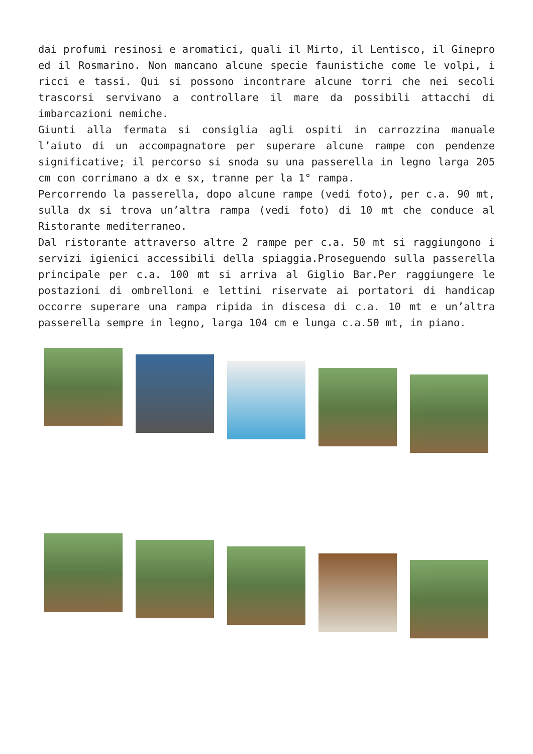dai profumi resinosi e aromatici, quali il Mirto, il Lentisco, il Ginepro ed il Rosmarino. Non mancano alcune specie faunistiche come le volpi, i ricci e tassi. Qui si possono incontrare alcune torri che nei secoli trascorsi servivano a controllare il mare da possibili attacchi di imbarcazioni nemiche.
Giunti alla fermata si consiglia agli ospiti in carrozzina manuale l’aiuto di un accompagnatore per superare alcune rampe con pendenze significative; il percorso si snoda su una passerella in legno larga 205 cm con corrimano a dx e sx, tranne per la 1° rampa.
Percorrendo la passerella, dopo alcune rampe (vedi foto), per c.a. 90 mt, sulla dx si trova un’altra rampa (vedi foto) di 10 mt che conduce al Ristorante mediterraneo.
Dal ristorante attraverso altre 2 rampe per c.a. 50 mt si raggiungono i servizi igienici accessibili della spiaggia.Proseguendo sulla passerella principale per c.a. 100 mt si arriva al Giglio Bar.Per raggiungere le postazioni di ombrelloni e lettini riservate ai portatori di handicap occorre superare una rampa ripida in discesa di c.a. 10 mt e un’altra passerella sempre in legno, larga 104 cm e lunga c.a.50 mt, in piano.